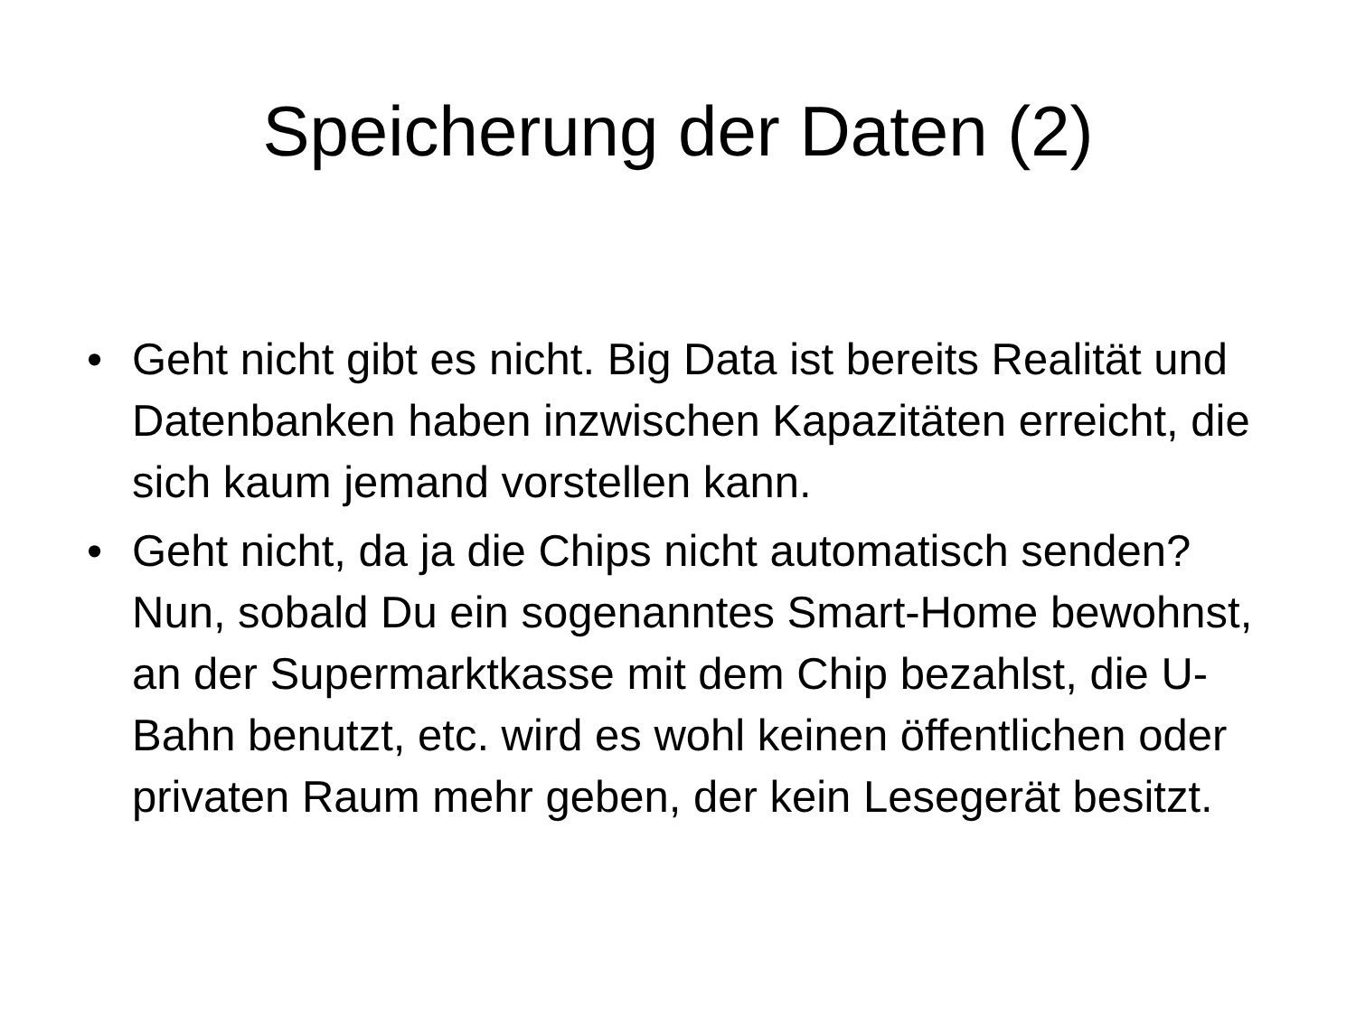Speicherung der Daten (2)
• Geht nicht gibt es nicht. Big Data ist bereits Realität und Datenbanken haben inzwischen Kapazitäten erreicht, die sich kaum jemand vorstellen kann.
• Geht nicht, da ja die Chips nicht automatisch senden? Nun, sobald Du ein sogenanntes Smart-Home bewohnst, an der Supermarktkasse mit dem Chip bezahlst, die U-Bahn benutzt, etc. wird es wohl keinen öffentlichen oder privaten Raum mehr geben, der kein Lesegerät besitzt.